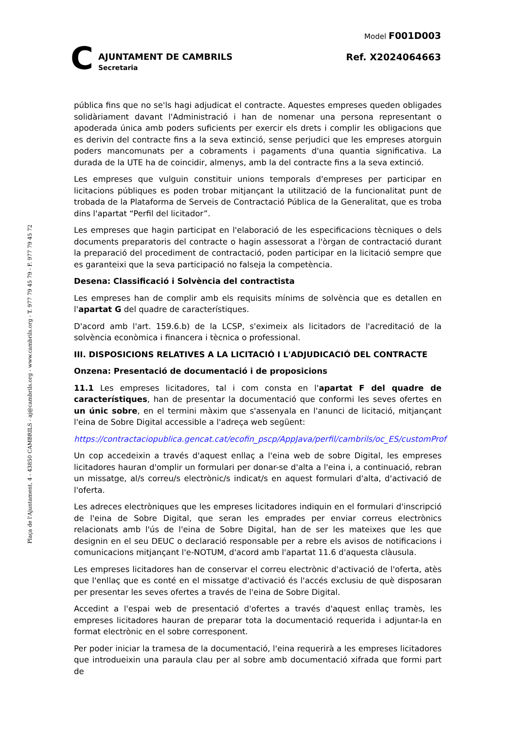C
AJUNTAMENT DE CAMBRILS
Secretaria
Model F001D003
Ref. X2024064663
Plaça de l'Ajuntament, 4 - 43850 CAMBRILS - aj@cambrils.org - www.cambrils.org - T. 977 79 45 79 - F. 977 79 45 72
pública fins que no se'ls hagi adjudicat el contracte. Aquestes empreses queden obligades solidàriament davant l'Administració i han de nomenar una persona representant o apoderada única amb poders suficients per exercir els drets i complir les obligacions que es derivin del contracte fins a la seva extinció, sense perjudici que les empreses atorguin poders mancomunats per a cobraments i pagaments d'una quantia significativa. La durada de la UTE ha de coincidir, almenys, amb la del contracte fins a la seva extinció.
Les empreses que vulguin constituir unions temporals d'empreses per participar en licitacions públiques es poden trobar mitjançant la utilització de la funcionalitat punt de trobada de la Plataforma de Serveis de Contractació Pública de la Generalitat, que es troba dins l'apartat “Perfil del licitador”.
Les empreses que hagin participat en l'elaboració de les especificacions tècniques o dels documents preparatoris del contracte o hagin assessorat a l'òrgan de contractació durant la preparació del procediment de contractació, poden participar en la licitació sempre que es garanteixi que la seva participació no falseja la competència.
Desena: Classificació i Solvència del contractista
Les empreses han de complir amb els requisits mínims de solvència que es detallen en l'apartat G del quadre de característiques.
D'acord amb l'art. 159.6.b) de la LCSP, s'eximeix als licitadors de l'acreditació de la solvència econòmica i financera i tècnica o professional.
III. DISPOSICIONS RELATIVES A LA LICITACIÓ I L'ADJUDICACIÓ DEL CONTRACTE
Onzena: Presentació de documentació i de proposicions
11.1 Les empreses licitadores, tal i com consta en l'apartat F del quadre de característiques, han de presentar la documentació que conformi les seves ofertes en un únic sobre, en el termini màxim que s'assenyala en l'anunci de licitació, mitjançant l'eina de Sobre Digital accessible a l'adreça web següent:
https://contractaciopublica.gencat.cat/ecofin_pscp/AppJava/perfil/cambrils/oc_ES/customProf
Un cop accedeixin a través d'aquest enllaç a l'eina web de sobre Digital, les empreses licitadores hauran d'omplir un formulari per donar-se d'alta a l'eina i, a continuació, rebran un missatge, al/s correu/s electrònic/s indicat/s en aquest formulari d'alta, d'activació de l'oferta.
Les adreces electròniques que les empreses licitadores indiquin en el formulari d'inscripció de l'eina de Sobre Digital, que seran les emprades per enviar correus electrònics relacionats amb l'ús de l'eina de Sobre Digital, han de ser les mateixes que les que designin en el seu DEUC o declaració responsable per a rebre els avisos de notificacions i comunicacions mitjançant l'e-NOTUM, d'acord amb l'apartat 11.6 d'aquesta clàusula.
Les empreses licitadores han de conservar el correu electrònic d'activació de l'oferta, atès que l'enllaç que es conté en el missatge d'activació és l'accés exclusiu de què disposaran per presentar les seves ofertes a través de l'eina de Sobre Digital.
Accedint a l'espai web de presentació d'ofertes a través d'aquest enllaç tramès, les empreses licitadores hauran de preparar tota la documentació requerida i adjuntar-la en format electrònic en el sobre corresponent.
Per poder iniciar la tramesa de la documentació, l'eina requerirà a les empreses licitadores que introdueixin una paraula clau per al sobre amb documentació xifrada que formi part de